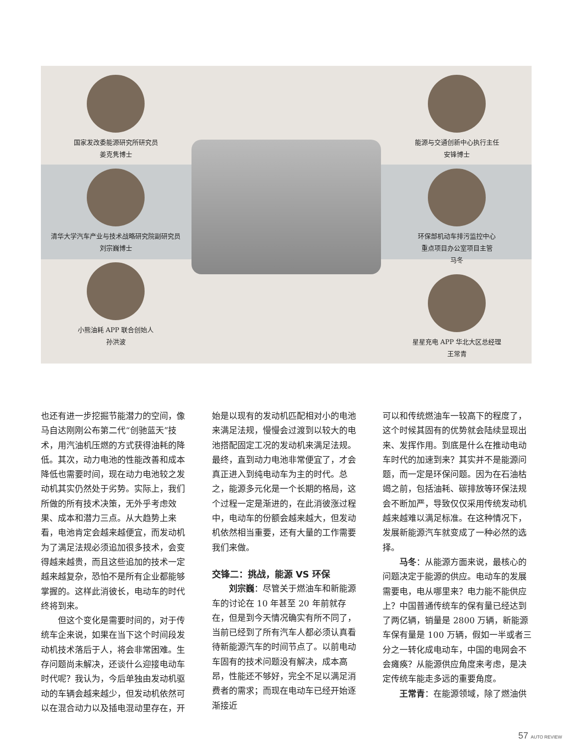国家发改委能源研究所研究员
姜克隽博士
清华大学汽车产业与技术战略研究院副研究员
刘宗巍博士
小熊油耗 APP 联合创始人
孙洪波
能源与交通创新中心执行主任
安锋博士
环保部机动车排污监控中心
重点项目办公室项目主管
马冬
星星充电 APP 华北大区总经理
王常青
也还有进一步挖掘节能潜力的空间，像马自达刚刚公布第二代“创驰蓝天”技术，用汽油机压燃的方式获得油耗的降低。其次，动力电池的性能改善和成本降低也需要时间，现在动力电池较之发动机其实仍然处于劣势。实际上，我们所做的所有技术决策，无外乎考虑效果、成本和潜力三点。从大趋势上来看，电池肯定会越来越便宜，而发动机为了满足法规必须追加很多技术，会变得越来越贵，而且这些追加的技术一定越来越复杂，恐怕不是所有企业都能够掌握的。这样此消彼长，电动车的时代终将到来。
但这个变化是需要时间的，对于传统车企来说，如果在当下这个时间段发动机技术落后于人，将会非常困难。生存问题尚未解决，还谈什么迎接电动车时代呢？我认为，今后单独由发动机驱动的车辆会越来越少，但发动机依然可以在混合动力以及插电混动里存在，开
始是以现有的发动机匹配相对小的电池来满足法规，慢慢会过渡到以较大的电池搭配固定工况的发动机来满足法规。最终，直到动力电池非常便宜了，才会真正进入到纯电动车为主的时代。总之，能源多元化是一个长期的格局，这个过程一定是渐进的，在此消彼涨过程中，电动车的份额会越来越大，但发动机依然相当重要，还有大量的工作需要我们来做。
交锋二：挑战，能源 VS 环保
刘宗巍：尽管关于燃油车和新能源车的讨论在 10 年甚至 20 年前就存在，但是到今天情况确实有所不同了，当前已经到了所有汽车人都必须认真看待新能源汽车的时间节点了。以前电动车固有的技术问题没有解决，成本高昂，性能还不够好，完全不足以满足消费者的需求；而现在电动车已经开始逐渐接近
可以和传统燃油车一较高下的程度了，这个时候其固有的优势就会陆续显现出来、发挥作用。到底是什么在推动电动车时代的加速到来？其实并不是能源问题，而一定是环保问题。因为在石油枯竭之前，包括油耗、碳排放等环保法规会不断加严，导致仅仅采用传统发动机越来越难以满足标准。在这种情况下，发展新能源汽车就变成了一种必然的选择。
马冬：从能源方面来说，最核心的问题决定于能源的供应。电动车的发展需要电，电从哪里来？电力能不能供应上？中国普通传统车的保有量已经达到了两亿辆，销量是 2800 万辆，新能源车保有量是 100 万辆，假如一半或者三分之一转化成电动车，中国的电网会不会瘫痪？从能源供应角度来考虑，是决定传统车能走多远的重要角度。
王常青：在能源领域，除了燃油供
57 AUTO REVIEW